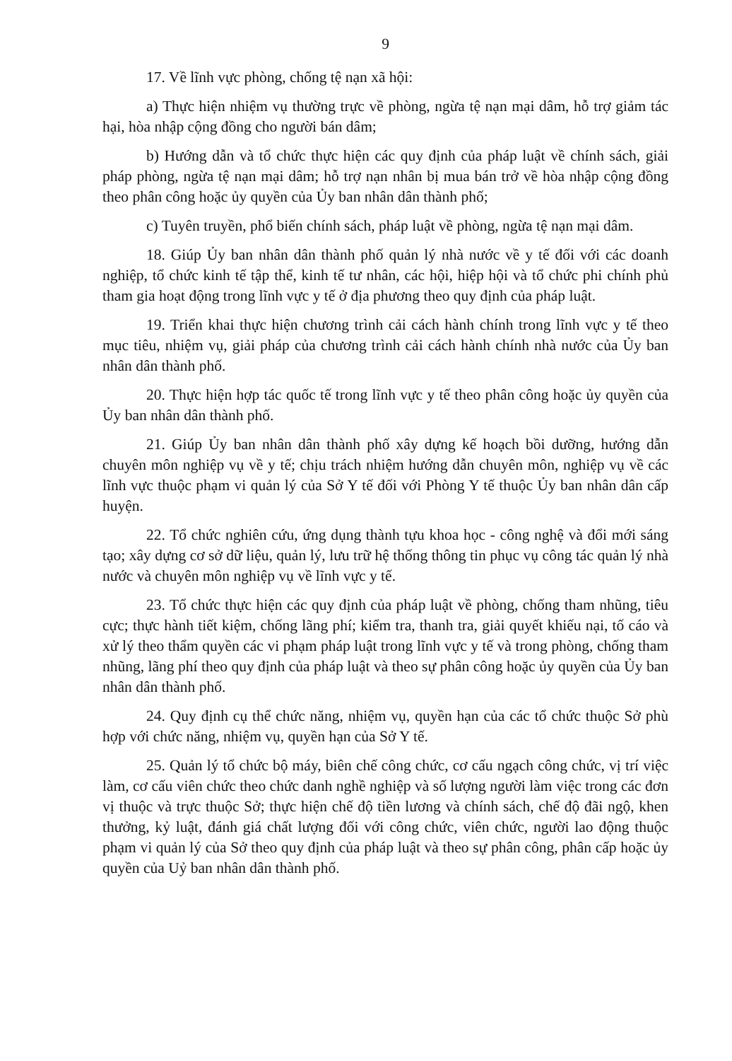9
17. Về lĩnh vực phòng, chống tệ nạn xã hội:
a) Thực hiện nhiệm vụ thường trực về phòng, ngừa tệ nạn mại dâm, hỗ trợ giảm tác hại, hòa nhập cộng đồng cho người bán dâm;
b) Hướng dẫn và tổ chức thực hiện các quy định của pháp luật về chính sách, giải pháp phòng, ngừa tệ nạn mại dâm; hỗ trợ nạn nhân bị mua bán trở về hòa nhập cộng đồng theo phân công hoặc ủy quyền của Ủy ban nhân dân thành phố;
c) Tuyên truyền, phổ biến chính sách, pháp luật về phòng, ngừa tệ nạn mại dâm.
18. Giúp Ủy ban nhân dân thành phố quản lý nhà nước về y tế đối với các doanh nghiệp, tổ chức kinh tế tập thể, kinh tế tư nhân, các hội, hiệp hội và tổ chức phi chính phủ tham gia hoạt động trong lĩnh vực y tế ở địa phương theo quy định của pháp luật.
19. Triển khai thực hiện chương trình cải cách hành chính trong lĩnh vực y tế theo mục tiêu, nhiệm vụ, giải pháp của chương trình cải cách hành chính nhà nước của Ủy ban nhân dân thành phố.
20. Thực hiện hợp tác quốc tế trong lĩnh vực y tế theo phân công hoặc ủy quyền của Ủy ban nhân dân thành phố.
21. Giúp Ủy ban nhân dân thành phố xây dựng kế hoạch bồi dưỡng, hướng dẫn chuyên môn nghiệp vụ về y tế; chịu trách nhiệm hướng dẫn chuyên môn, nghiệp vụ về các lĩnh vực thuộc phạm vi quản lý của Sở Y tế đối với Phòng Y tế thuộc Ủy ban nhân dân cấp huyện.
22. Tổ chức nghiên cứu, ứng dụng thành tựu khoa học - công nghệ và đổi mới sáng tạo; xây dựng cơ sở dữ liệu, quản lý, lưu trữ hệ thống thông tin phục vụ công tác quản lý nhà nước và chuyên môn nghiệp vụ về lĩnh vực y tế.
23. Tổ chức thực hiện các quy định của pháp luật về phòng, chống tham nhũng, tiêu cực; thực hành tiết kiệm, chống lãng phí; kiểm tra, thanh tra, giải quyết khiếu nại, tố cáo và xử lý theo thẩm quyền các vi phạm pháp luật trong lĩnh vực y tế và trong phòng, chống tham nhũng, lãng phí theo quy định của pháp luật và theo sự phân công hoặc ủy quyền của Ủy ban nhân dân thành phố.
24. Quy định cụ thể chức năng, nhiệm vụ, quyền hạn của các tổ chức thuộc Sở phù hợp với chức năng, nhiệm vụ, quyền hạn của Sở Y tế.
25. Quản lý tổ chức bộ máy, biên chế công chức, cơ cấu ngạch công chức, vị trí việc làm, cơ cấu viên chức theo chức danh nghề nghiệp và số lượng người làm việc trong các đơn vị thuộc và trực thuộc Sở; thực hiện chế độ tiền lương và chính sách, chế độ đãi ngộ, khen thưởng, kỷ luật, đánh giá chất lượng đối với công chức, viên chức, người lao động thuộc phạm vi quản lý của Sở theo quy định của pháp luật và theo sự phân công, phân cấp hoặc ủy quyền của Uỷ ban nhân dân thành phố.